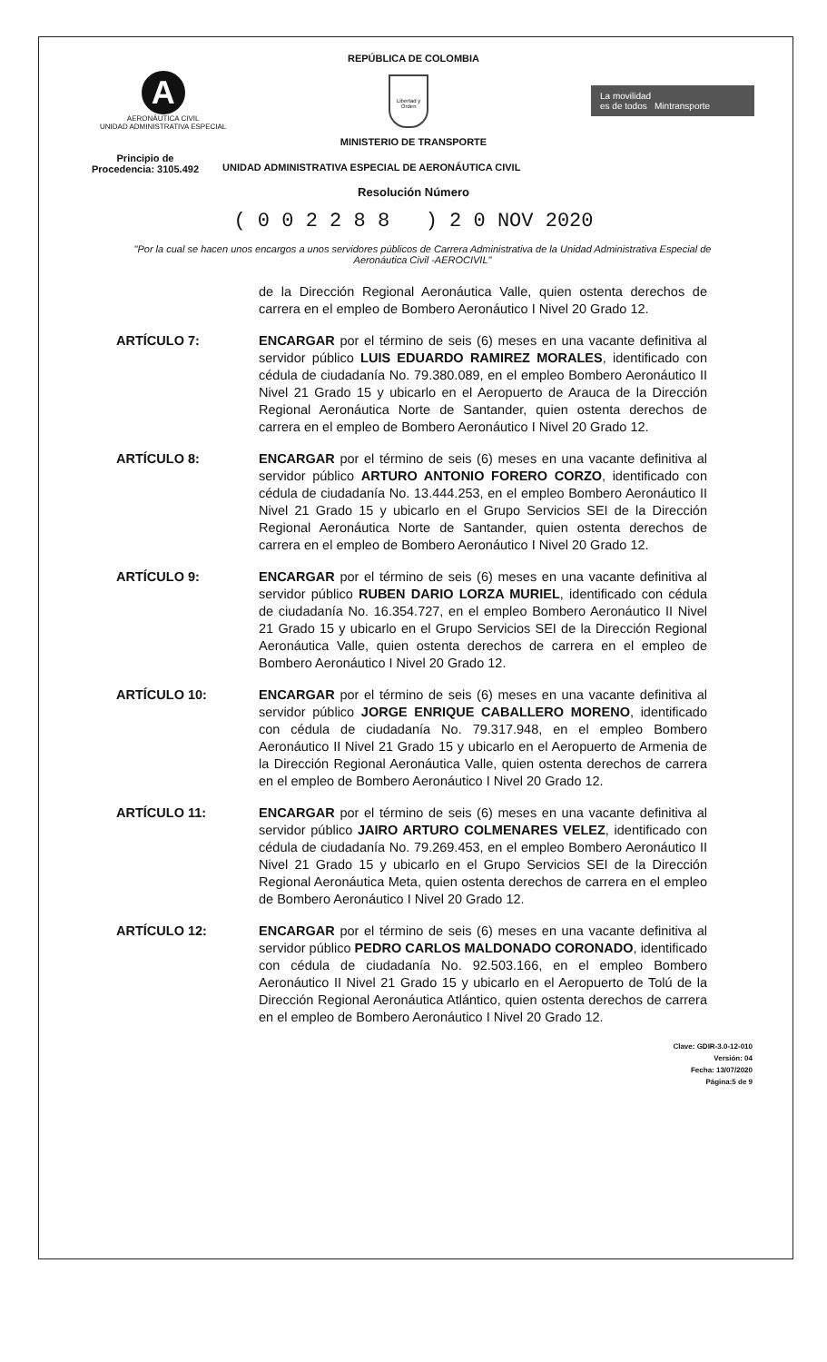REPÚBLICA DE COLOMBIA
A
AERONÁUTICA CIVIL
UNIDAD ADMINISTRATIVA ESPECIAL
Libertad y Orden
La movilidad
es de todos Mintransporte
MINISTERIO DE TRANSPORTE
Principio de
Procedencia: 3105.492
UNIDAD ADMINISTRATIVA ESPECIAL DE AERONÁUTICA CIVIL
Resolución Número
( 0 0 2 2 8 8 ) 2 0 NOV 2020
"Por la cual se hacen unos encargos a unos servidores públicos de Carrera Administrativa de la Unidad Administrativa Especial de Aeronáutica Civil -AEROCIVIL"
de la Dirección Regional Aeronáutica Valle, quien ostenta derechos de carrera en el empleo de Bombero Aeronáutico I Nivel 20 Grado 12.
ARTÍCULO 7: ENCARGAR por el término de seis (6) meses en una vacante definitiva al servidor público LUIS EDUARDO RAMIREZ MORALES, identificado con cédula de ciudadanía No. 79.380.089, en el empleo Bombero Aeronáutico II Nivel 21 Grado 15 y ubicarlo en el Aeropuerto de Arauca de la Dirección Regional Aeronáutica Norte de Santander, quien ostenta derechos de carrera en el empleo de Bombero Aeronáutico I Nivel 20 Grado 12.
ARTÍCULO 8: ENCARGAR por el término de seis (6) meses en una vacante definitiva al servidor público ARTURO ANTONIO FORERO CORZO, identificado con cédula de ciudadanía No. 13.444.253, en el empleo Bombero Aeronáutico II Nivel 21 Grado 15 y ubicarlo en el Grupo Servicios SEI de la Dirección Regional Aeronáutica Norte de Santander, quien ostenta derechos de carrera en el empleo de Bombero Aeronáutico I Nivel 20 Grado 12.
ARTÍCULO 9: ENCARGAR por el término de seis (6) meses en una vacante definitiva al servidor público RUBEN DARIO LORZA MURIEL, identificado con cédula de ciudadanía No. 16.354.727, en el empleo Bombero Aeronáutico II Nivel 21 Grado 15 y ubicarlo en el Grupo Servicios SEI de la Dirección Regional Aeronáutica Valle, quien ostenta derechos de carrera en el empleo de Bombero Aeronáutico I Nivel 20 Grado 12.
ARTÍCULO 10: ENCARGAR por el término de seis (6) meses en una vacante definitiva al servidor público JORGE ENRIQUE CABALLERO MORENO, identificado con cédula de ciudadanía No. 79.317.948, en el empleo Bombero Aeronáutico II Nivel 21 Grado 15 y ubicarlo en el Aeropuerto de Armenia de la Dirección Regional Aeronáutica Valle, quien ostenta derechos de carrera en el empleo de Bombero Aeronáutico I Nivel 20 Grado 12.
ARTÍCULO 11: ENCARGAR por el término de seis (6) meses en una vacante definitiva al servidor público JAIRO ARTURO COLMENARES VELEZ, identificado con cédula de ciudadanía No. 79.269.453, en el empleo Bombero Aeronáutico II Nivel 21 Grado 15 y ubicarlo en el Grupo Servicios SEI de la Dirección Regional Aeronáutica Meta, quien ostenta derechos de carrera en el empleo de Bombero Aeronáutico I Nivel 20 Grado 12.
ARTÍCULO 12: ENCARGAR por el término de seis (6) meses en una vacante definitiva al servidor público PEDRO CARLOS MALDONADO CORONADO, identificado con cédula de ciudadanía No. 92.503.166, en el empleo Bombero Aeronáutico II Nivel 21 Grado 15 y ubicarlo en el Aeropuerto de Tolú de la Dirección Regional Aeronáutica Atlántico, quien ostenta derechos de carrera en el empleo de Bombero Aeronáutico I Nivel 20 Grado 12.
Clave: GDIR-3.0-12-010
Versión: 04
Fecha: 13/07/2020
Página:5 de 9